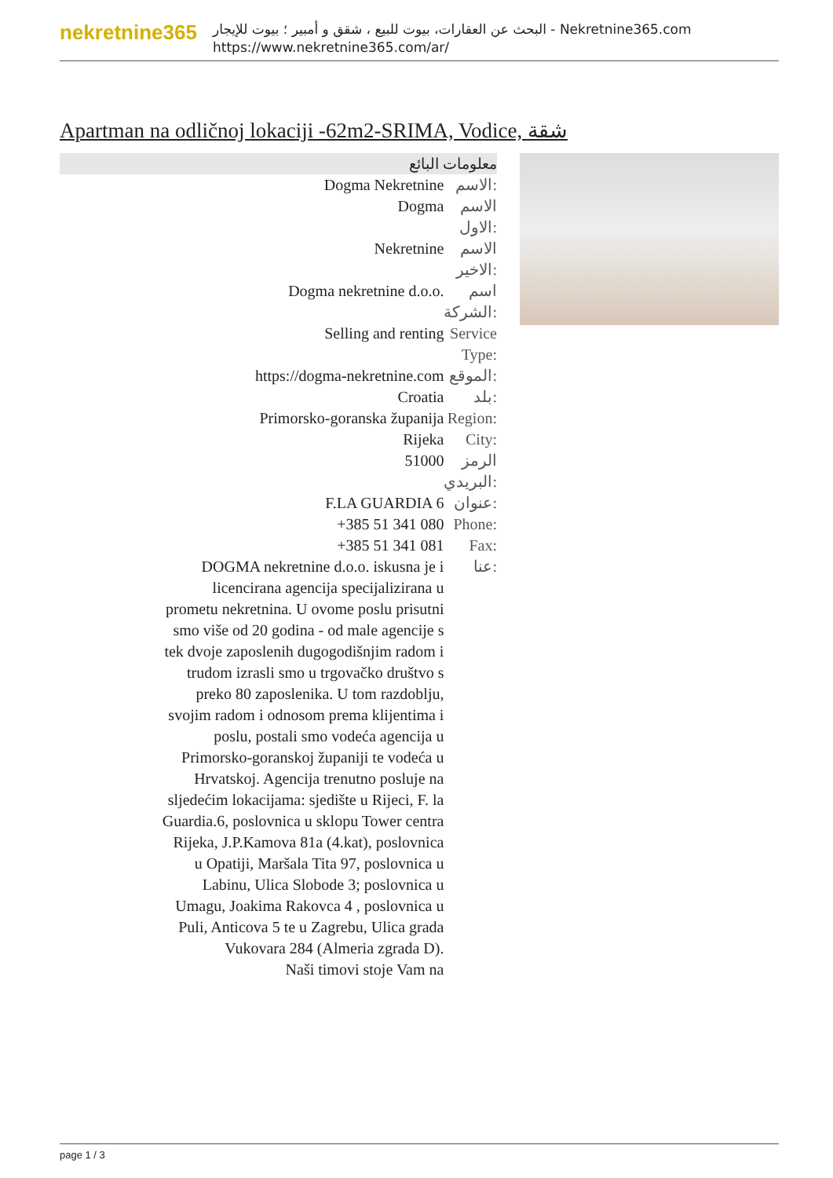nekretnine365
البحث عن العقارات، بيوت للبيع ، شقق و أمبير ؛ بيوت للإيجار - Nekretnine365.com
https://www.nekretnine365.com/ar/
Apartman na odličnoj lokaciji -62m2-SRIMA, Vodice, شقة
معلومات البائع
| Dogma Nekretnine | الاسم: |
| Dogma | الاسم الاول: |
| Nekretnine | الاسم الاخير: |
| Dogma nekretnine d.o.o. | اسم الشركة: |
| Selling and renting | Service Type: |
| https://dogma-nekretnine.com | الموقع: |
| Croatia | بلد: |
| Primorsko-goranska županija | Region: |
| Rijeka | City: |
| 51000 | الرمز البريدي: |
| F.LA GUARDIA 6 | عنوان: |
| +385 51 341 080 | Phone: |
| +385 51 341 081 | Fax: |
| DOGMA nekretnine d.o.o. iskusna je i licencirana agencija specijalizirana u prometu nekretnina. U ovome poslu prisutni smo više od 20 godina - od male agencije s tek dvoje zaposlenih dugogodišnjim radom i trudom izrasli smo u trgovačko društvo s preko 80 zaposlenika. U tom razdoblju, svojim radom i odnosom prema klijentima i poslu, postali smo vodeća agencija u Primorsko-goranskoj županiji te vodeća u Hrvatskoj. Agencija trenutno posluje na sljedećim lokacijama: sjedište u Rijeci, F. la Guardia.6, poslovnica u sklopu Tower centra Rijeka, J.P.Kamova 81a (4.kat), poslovnica u Opatiji, Maršala Tita 97, poslovnica u Labinu, Ulica Slobode 3; poslovnica u Umagu, Joakima Rakovca 4 , poslovnica u Puli, Anticova 5 te u Zagrebu, Ulica grada Vukovara 284 (Almeria zgrada D). Naši timovi stoje Vam na | عنا: |
page 1 / 3